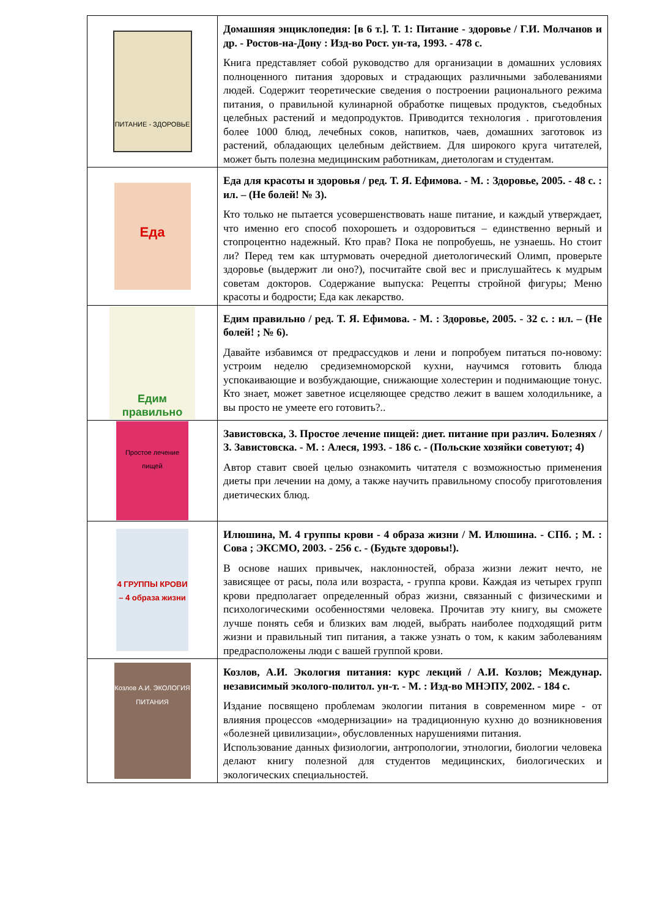| ПИТАНИЕ - ЗДОРОВЬЕ | Домашняя энциклопедия: [в 6 т.]. Т. 1: Питание - здоровье / Г.И. Молчанов и др. - Ростов-на-Дону : Изд-во Рост. ун-та, 1993. - 478 с. Книга представляет собой руководство для организации в домашних условиях полноценного питания здоровых и страдающих различными заболеваниями людей. Содержит теоретические сведения о построении рационального режима питания, о правильной кулинарной обработке пищевых продуктов, съедобных целебных растений и медопродуктов. Приводится технология . приготовления более 1000 блюд, лечебных соков, напитков, чаев, домашних заготовок из растений, обладающих целебным действием. Для широкого круга читателей, может быть полезна медицинским работникам, диетологам и студентам. |
| Еда | Еда для красоты и здоровья / ред. Т. Я. Ефимова. - М. : Здоровье, 2005. - 48 с. : ил. – (Не болей! № 3). Кто только не пытается усовершенствовать наше питание, и каждый утверждает, что именно его способ похорошеть и оздоровиться – единственно верный и стопроцентно надежный. Кто прав? Пока не попробуешь, не узнаешь. Но стоит ли? Перед тем как штурмовать очередной диетологический Олимп, проверьте здоровье (выдержит ли оно?), посчитайте свой вес и прислушайтесь к мудрым советам докторов. Содержание выпуска: Рецепты стройной фигуры; Меню красоты и бодрости; Еда как лекарство. |
| Едим правильно | Едим правильно / ред. Т. Я. Ефимова. - М. : Здоровье, 2005. - 32 с. : ил. – (Не болей! ; № 6). Давайте избавимся от предрассудков и лени и попробуем питаться по-новому: устроим неделю средиземноморской кухни, научимся готовить блюда успокаивающие и возбуждающие, снижающие холестерин и поднимающие тонус. Кто знает, может заветное исцеляющее средство лежит в вашем холодильнике, а вы просто не умеете его готовить?.. |
| Простое лечение пищей | Завистовска, З. Простое лечение пищей: диет. питание при различ. Болезнях / З. Завистовска. - М. : Алеся, 1993. - 186 с. - (Польские хозяйки советуют; 4) Автор ставит своей целью ознакомить читателя с возможностью применения диеты при лечении на дому, а также научить правильному способу приготовления диетических блюд. |
| 4 ГРУППЫ КРОВИ – 4 образа жизни | Илюшина, М. 4 группы крови - 4 образа жизни / М. Илюшина. - СПб. ; М. : Сова ; ЭКСМО, 2003. - 256 с. - (Будьте здоровы!). В основе наших привычек, наклонностей, образа жизни лежит нечто, не зависящее от расы, пола или возраста, - группа крови. Каждая из четырех групп крови предполагает определенный образ жизни, связанный с физическими и психологическими особенностями человека. Прочитав эту книгу, вы сможете лучше понять себя и близких вам людей, выбрать наиболее подходящий ритм жизни и правильный тип питания, а также узнать о том, к каким заболеваниям предрасположены люди с вашей группой крови. |
| Козлов А.И. ЭКОЛОГИЯ ПИТАНИЯ | Козлов, А.И. Экология питания: курс лекций / А.И. Козлов; Междунар. независимый эколого-политол. ун-т. - М. : Изд-во МНЭПУ, 2002. - 184 с. Издание посвящено проблемам экологии питания в современном мире - от влияния процессов «модернизации» на традиционную кухню до возникновения «болезней цивилизации», обусловленных нарушениями питания. Использование данных физиологии, антропологии, этнологии, биологии человека делают книгу полезной для студентов медицинских, биологических и экологических специальностей. |